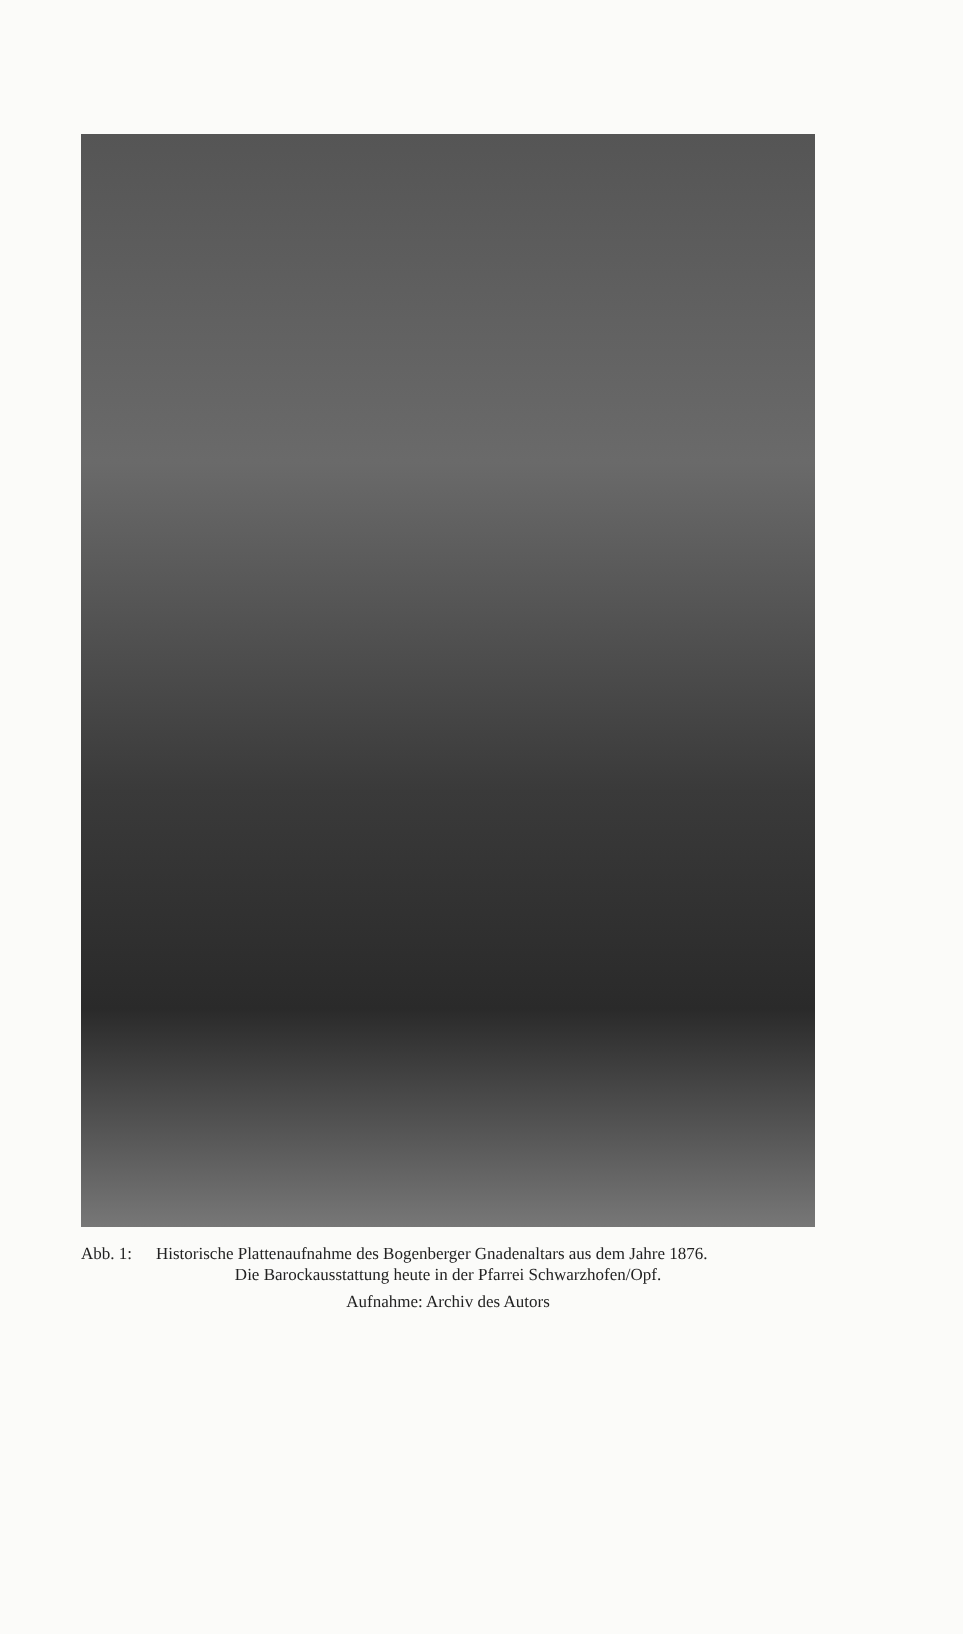Abb. 1: Historische Plattenaufnahme des Bogenberger Gnadenaltars aus dem Jahre 1876.
Die Barockausstattung heute in der Pfarrei Schwarzhofen/Opf.
Aufnahme: Archiv des Autors